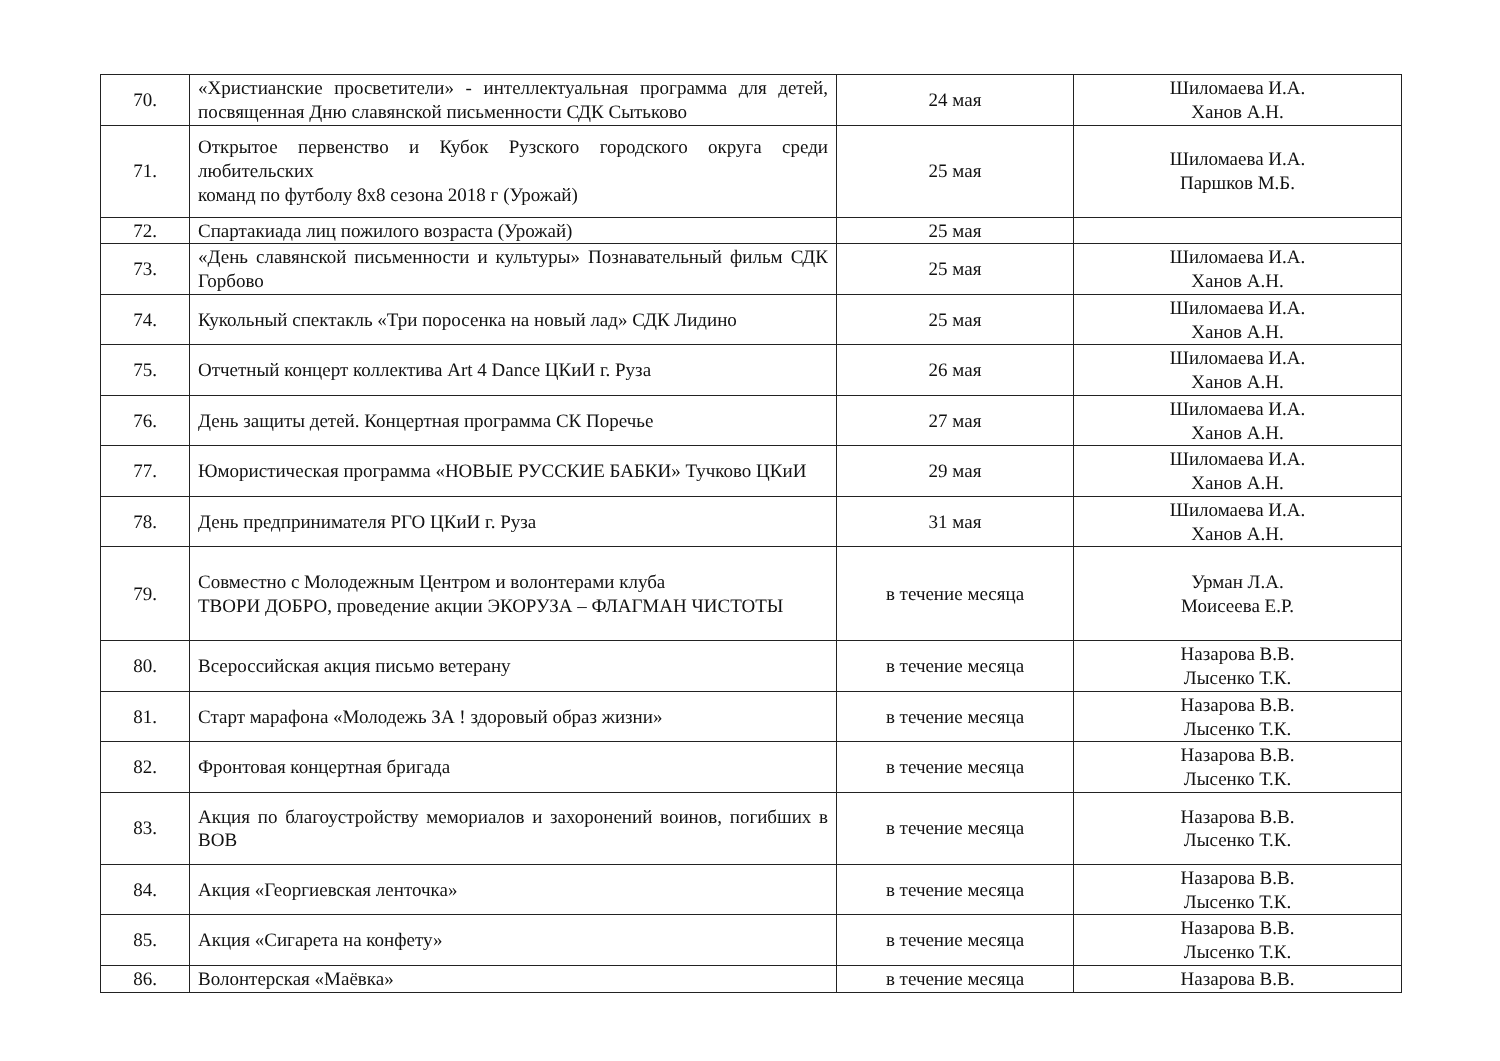| 70. | «Христианские просветители» - интеллектуальная программа для детей, посвященная Дню славянской письменности СДК Сытьково | 24 мая | Шиломаева И.А. Ханов А.Н. |
| 71. | Открытое первенство и Кубок Рузского городского округа среди любительских команд по футболу 8х8 сезона 2018 г (Урожай) | 25 мая | Шиломаева И.А. Паршков М.Б. |
| 72. | Спартакиада лиц пожилого возраста (Урожай) | 25 мая | |
| 73. | «День славянской письменности и культуры» Познавательный фильм СДК Горбово | 25 мая | Шиломаева И.А. Ханов А.Н. |
| 74. | Кукольный спектакль «Три поросенка на новый лад» СДК Лидино | 25 мая | Шиломаева И.А. Ханов А.Н. |
| 75. | Отчетный концерт коллектива Art 4 Dance ЦКиИ г. Руза | 26 мая | Шиломаева И.А. Ханов А.Н. |
| 76. | День защиты детей. Концертная программа СК Поречье | 27 мая | Шиломаева И.А. Ханов А.Н. |
| 77. | Юмористическая программа «НОВЫЕ РУССКИЕ БАБКИ» Тучково ЦКиИ | 29 мая | Шиломаева И.А. Ханов А.Н. |
| 78. | День предпринимателя РГО ЦКиИ г. Руза | 31 мая | Шиломаева И.А. Ханов А.Н. |
| 79. | Совместно с Молодежным Центром и волонтерами клуба ТВОРИ ДОБРО, проведение акции ЭКОРУЗА – ФЛАГМАН ЧИСТОТЫ | в течение месяца | Урман Л.А. Моисеева Е.Р. |
| 80. | Всероссийская акция письмо ветерану | в течение месяца | Назарова В.В. Лысенко Т.К. |
| 81. | Старт марафона «Молодежь ЗА ! здоровый образ жизни» | в течение месяца | Назарова В.В. Лысенко Т.К. |
| 82. | Фронтовая концертная бригада | в течение месяца | Назарова В.В. Лысенко Т.К. |
| 83. | Акция по благоустройству мемориалов и захоронений воинов, погибших в ВОВ | в течение месяца | Назарова В.В. Лысенко Т.К. |
| 84. | Акция «Георгиевская ленточка» | в течение месяца | Назарова В.В. Лысенко Т.К. |
| 85. | Акция «Сигарета на конфету» | в течение месяца | Назарова В.В. Лысенко Т.К. |
| 86. | Волонтерская «Маёвка» | в течение месяца | Назарова В.В. |